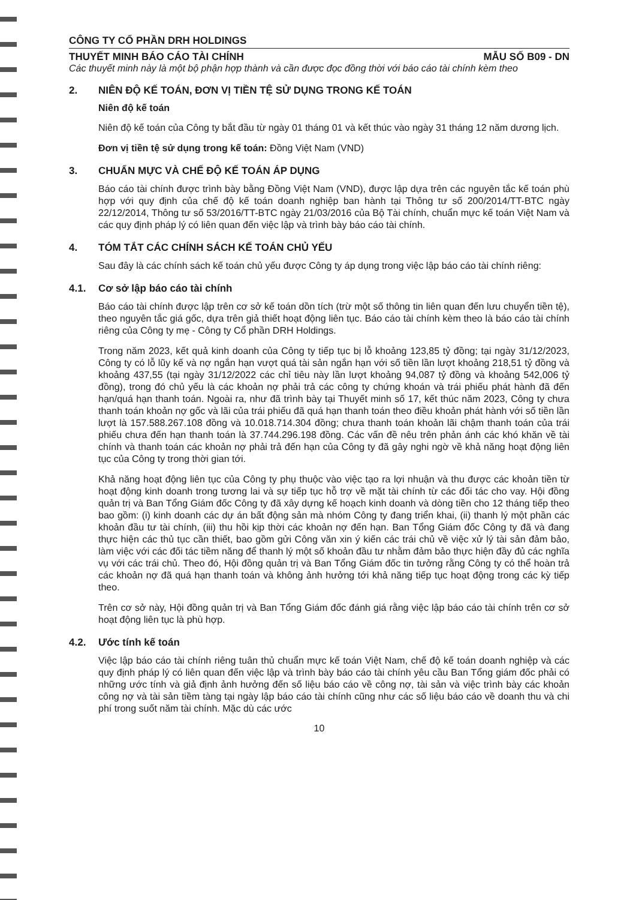CÔNG TY CỔ PHẦN DRH HOLDINGS
THUYẾT MINH BÁO CÁO TÀI CHÍNH MẪU SỐ B09 - DN
Các thuyết minh này là một bộ phận hợp thành và cần được đọc đồng thời với báo cáo tài chính kèm theo
2. NIÊN ĐỘ KẾ TOÁN, ĐƠN VỊ TIỀN TỆ SỬ DỤNG TRONG KẾ TOÁN
Niên độ kế toán
Niên độ kế toán của Công ty bắt đầu từ ngày 01 tháng 01 và kết thúc vào ngày 31 tháng 12 năm dương lịch.
Đơn vị tiền tệ sử dụng trong kế toán: Đồng Việt Nam (VND)
3. CHUẨN MỰC VÀ CHẾ ĐỘ KẾ TOÁN ÁP DỤNG
Báo cáo tài chính được trình bày bằng Đồng Việt Nam (VND), được lập dựa trên các nguyên tắc kế toán phù hợp với quy định của chế độ kế toán doanh nghiệp ban hành tại Thông tư số 200/2014/TT-BTC ngày 22/12/2014, Thông tư số 53/2016/TT-BTC ngày 21/03/2016 của Bộ Tài chính, chuẩn mực kế toán Việt Nam và các quy định pháp lý có liên quan đến việc lập và trình bày báo cáo tài chính.
4. TÓM TẮT CÁC CHÍNH SÁCH KẾ TOÁN CHỦ YẾU
Sau đây là các chính sách kế toán chủ yếu được Công ty áp dụng trong việc lập báo cáo tài chính riêng:
4.1. Cơ sở lập báo cáo tài chính
Báo cáo tài chính được lập trên cơ sở kế toán dồn tích (trừ một số thông tin liên quan đến lưu chuyển tiền tệ), theo nguyên tắc giá gốc, dựa trên giả thiết hoạt động liên tục. Báo cáo tài chính kèm theo là báo cáo tài chính riêng của Công ty mẹ - Công ty Cổ phần DRH Holdings.
Trong năm 2023, kết quả kinh doanh của Công ty tiếp tục bị lỗ khoảng 123,85 tỷ đồng; tại ngày 31/12/2023, Công ty có lỗ lũy kế và nợ ngắn hạn vượt quá tài sản ngắn hạn với số tiền lần lượt khoảng 218,51 tỷ đồng và khoảng 437,55 (tại ngày 31/12/2022 các chỉ tiêu này lần lượt khoảng 94,087 tỷ đồng và khoảng 542,006 tỷ đồng), trong đó chủ yếu là các khoản nợ phải trả các công ty chứng khoán và trái phiếu phát hành đã đến hạn/quá hạn thanh toán. Ngoài ra, như đã trình bày tại Thuyết minh số 17, kết thúc năm 2023, Công ty chưa thanh toán khoản nợ gốc và lãi của trái phiếu đã quá hạn thanh toán theo điều khoản phát hành với số tiền lần lượt là 157.588.267.108 đồng và 10.018.714.304 đồng; chưa thanh toán khoản lãi chậm thanh toán của trái phiếu chưa đến hạn thanh toán là 37.744.296.198 đồng. Các vấn đề nêu trên phản ánh các khó khăn về tài chính và thanh toán các khoản nợ phải trả đến hạn của Công ty đã gây nghi ngờ về khả năng hoạt động liên tục của Công ty trong thời gian tới.
Khả năng hoạt động liên tục của Công ty phụ thuộc vào việc tạo ra lợi nhuận và thu được các khoản tiền từ hoạt động kinh doanh trong tương lai và sự tiếp tục hỗ trợ về mặt tài chính từ các đối tác cho vay. Hội đồng quản trị và Ban Tổng Giám đốc Công ty đã xây dựng kế hoạch kinh doanh và dòng tiền cho 12 tháng tiếp theo bao gồm: (i) kinh doanh các dự án bất động sản mà nhóm Công ty đang triển khai, (ii) thanh lý một phần các khoản đầu tư tài chính, (iii) thu hồi kịp thời các khoản nợ đến hạn. Ban Tổng Giám đốc Công ty đã và đang thực hiện các thủ tục cần thiết, bao gồm gửi Công văn xin ý kiến các trái chủ về việc xử lý tài sản đảm bảo, làm việc với các đối tác tiềm năng để thanh lý một số khoản đầu tư nhằm đảm bảo thực hiện đầy đủ các nghĩa vụ với các trái chủ. Theo đó, Hội đồng quản trị và Ban Tổng Giám đốc tin tưởng rằng Công ty có thể hoàn trả các khoản nợ đã quá hạn thanh toán và không ảnh hưởng tới khả năng tiếp tục hoạt động trong các kỳ tiếp theo.
Trên cơ sở này, Hội đồng quản trị và Ban Tổng Giám đốc đánh giá rằng việc lập báo cáo tài chính trên cơ sở hoạt động liên tục là phù hợp.
4.2. Ước tính kế toán
Việc lập báo cáo tài chính riêng tuân thủ chuẩn mực kế toán Việt Nam, chế độ kế toán doanh nghiệp và các quy định pháp lý có liên quan đến việc lập và trình bày báo cáo tài chính yêu cầu Ban Tổng giám đốc phải có những ước tính và giả định ảnh hưởng đến số liệu báo cáo về công nợ, tài sản và việc trình bày các khoản công nợ và tài sản tiềm tàng tại ngày lập báo cáo tài chính cũng như các số liệu báo cáo về doanh thu và chi phí trong suốt năm tài chính. Mặc dù các ước
10